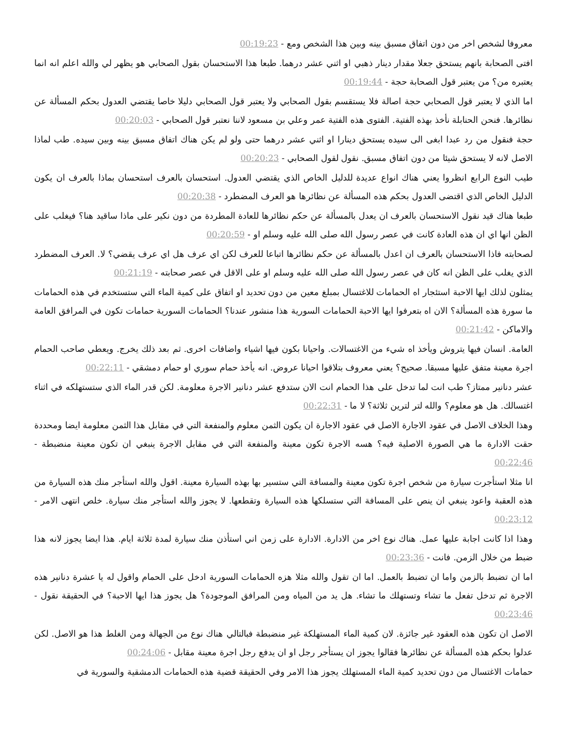معروفا لشخص اخر من دون اتفاق مسبق بينه وبين هذا الشخص ومع - 00:19:23
افتى الصحابة بانهم يستحق جعلا مقدار دينار ذهبي او اثني عشر درهما. طبعا هذا الاستحسان بقول الصحابي هو يظهر لي والله اعلم انه انما يعتبره من؟ من يعتبر قول الصحابة حجة - 00:19:44
اما الذي لا يعتبر قول الصحابي حجة اصالة فلا يستقسم بقول الصحابي ولا يعتبر قول الصحابي دليلا خاصا يقتضي العدول بحكم المسألة عن نظائرها. فنحن الحنابلة نأخذ بهذه الفتية. الفتوى هذه الفتية عمر وعلي بن مسعود لاننا نعتبر قول الصحابي - 00:20:03
حجة فنقول من رد عبدا ابغى الى سيده يستحق دينارا او اثني عشر درهما حتى ولو لم يكن هناك اتفاق مسبق بينه وبين سيده. طب لماذا الاصل لانه لا يستحق شيئا من دون اتفاق مسبق. نقول لقول الصحابي - 00:20:23
طيب النوع الرابع انظروا يعني هناك انواع عديدة للدليل الخاص الذي يقتضي العدول. استحسان بالعرف استحسان بماذا بالعرف ان يكون الدليل الخاص الذي اقتضى العدول بحكم هذه المسألة عن نظائرها هو العرف المضطرد - 00:20:38
طبعا هناك قيد نقول الاستحسان بالعرف ان يعدل بالمسألة عن حكم نظائرها للعادة المطردة من دون نكير على ماذا ساقيد هنا؟ فيغلب على الظن انها اي ان هذه العادة كانت في عصر رسول الله صلى الله عليه وسلم او - 00:20:59
لصحابته فاذا الاستحسان بالعرف ان اعدل بالمسألة عن حكم نظائرها اتباعا للعرف لكن اي عرف هل اي عرف يقضي؟ لا. العرف المضطرد الذي يغلب على الظن انه كان في عصر رسول الله صلى الله عليه وسلم او على الاقل في عصر صحابته - 00:21:19
يمثلون لذلك ايها الاحبة استئجار اه الحمامات للاغتسال بمبلغ معين من دون تحديد او اتفاق على كمية الماء التي ستستخدم في هذه الحمامات ما سورة هذه المسألة؟ الان اه بتعرفوا ايها الاحبة الحمامات السورية هذا منشور عندنا؟ الحمامات السورية حمامات تكون في المرافق العامة والاماكن - 00:21:42
العامة. انسان فيها يتروش ويأخذ اه شيء من الاغتسالات. واحيانا بكون فيها اشياء واضافات اخرى. ثم بعد ذلك يخرج. ويعطي صاحب الحمام اجرة معينة متفق عليها مسبقا. صحيح؟ يعني معروف بتلاقوا احيانا عروض. انه يأخذ حمام سوري او حمام دمشقي - 00:22:11
عشر دنانير ممتاز؟ طب انت لما تدخل على هذا الحمام انت الان ستدفع عشر دنانير الاجرة معلومة. لكن قدر الماء الذي ستستهلكه في اثناء اغتسالك. هل هو معلوم؟ والله لتر لترين ثلاثة؟ لا ما - 00:22:31
وهذا الخلاف الاصل في عقود الاجارة الاصل في عقود الاجارة ان يكون الثمن معلوم والمنفعة التي في مقابل هذا الثمن معلومة ايضا ومحددة حقت الادارة ما هي الصورة الاصلية فيه؟ هسه الاجرة تكون معينة والمنفعة التي في مقابل الاجرة ينبغي ان تكون معينة منضبطة - 00:22:46
انا مثلا استأجرت سيارة من شخص اجرة تكون معينة والمسافة التي ستسير بها بهذه السيارة معينة. اقول والله استأجر منك هذه السيارة من هذه العقبة واعود ينبغي ان ينص على المسافة التي ستسلكها هذه السيارة وتقطعها. لا يجوز والله استأجر منك سيارة. خلص انتهى الامر - 00:23:12
وهذا اذا كانت اجابة عليها عمل. هناك نوع اخر من الادارة. الادارة على زمن اني استأذن منك سيارة لمدة ثلاثة ايام. هذا ايضا يجوز لانه هذا ضبط من خلال الزمن. فانت - 00:23:36
اما ان تضبط بالزمن واما ان تضبط بالعمل. اما ان تقول والله مثلا هزه الحمامات السورية ادخل على الحمام واقول له يا عشرة دنانير هذه الاجرة ثم تدخل تفعل ما تشاء وتستهلك ما تشاء. هل يد من المياه ومن المرافق الموجودة؟ هل يجوز هذا ايها الاحبة؟ في الحقيقة نقول - 00:23:46
الاصل ان تكون هذه العقود غير جائزة. لان كمية الماء المستهلكة غير منضبطة فبالتالي هناك نوع من الجهالة ومن الغلط هذا هو الاصل. لكن عدلوا بحكم هذه المسألة عن نظائرها فقالوا يجوز ان يستأجر رجل او ان يدفع رجل اجرة معينة مقابل - 00:24:06
حمامات الاغتسال من دون تحديد كمية الماء المستهلك يجوز هذا الامر وفي الحقيقة قضية هذه الحمامات الدمشقية والسورية في